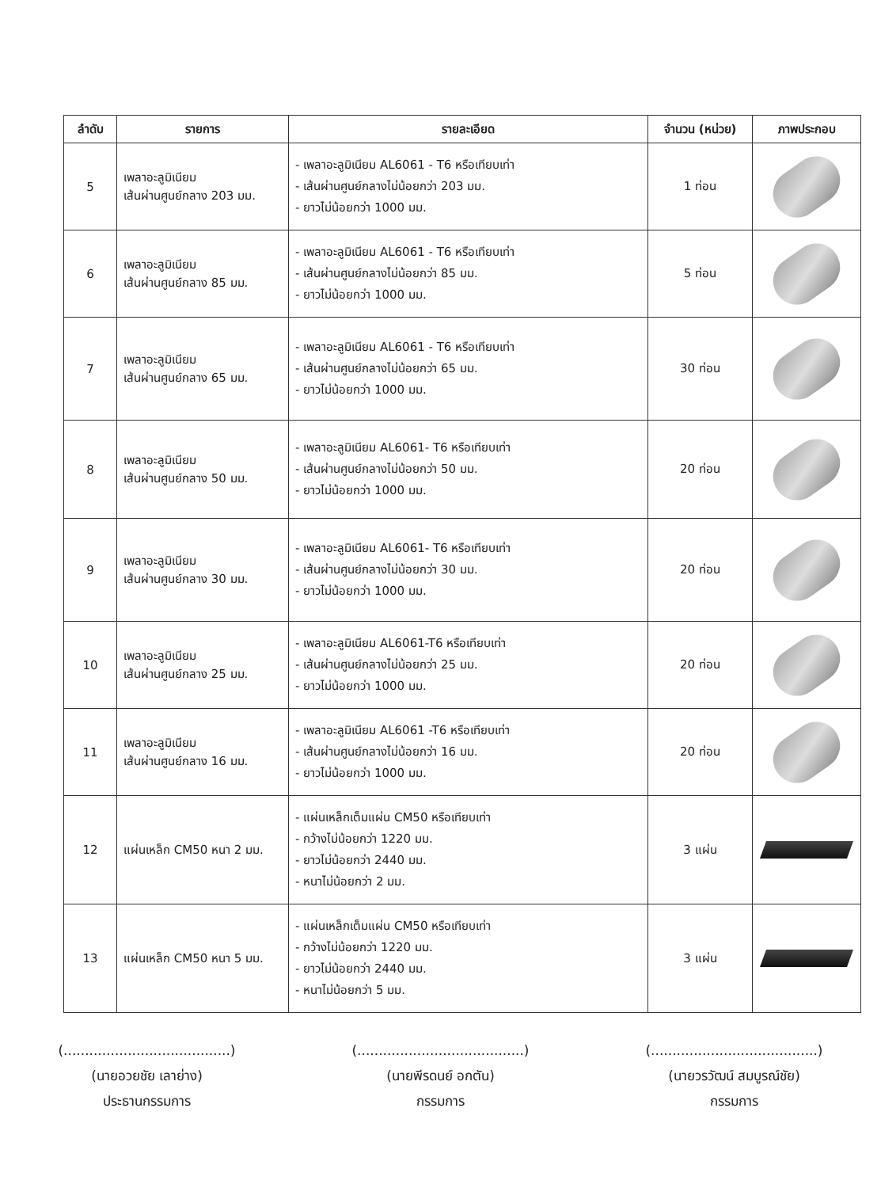| ลำดับ | รายการ | รายละเอียด | จำนวน (หน่วย) | ภาพประกอบ |
| --- | --- | --- | --- | --- |
| 5 | เพลาอะลูมิเนียม เส้นผ่านศูนย์กลาง 203 มม. | - เพลาอะลูมิเนียม AL6061 - T6 หรือเทียบเท่า - เส้นผ่านศูนย์กลางไม่น้อยกว่า 203 มม. - ยาวไม่น้อยกว่า 1000 มม. | 1 ท่อน | |
| 6 | เพลาอะลูมิเนียม เส้นผ่านศูนย์กลาง 85 มม. | - เพลาอะลูมิเนียม AL6061 - T6 หรือเทียบเท่า - เส้นผ่านศูนย์กลางไม่น้อยกว่า 85 มม. - ยาวไม่น้อยกว่า 1000 มม. | 5 ท่อน | |
| 7 | เพลาอะลูมิเนียม เส้นผ่านศูนย์กลาง 65 มม. | - เพลาอะลูมิเนียม AL6061 - T6 หรือเทียบเท่า - เส้นผ่านศูนย์กลางไม่น้อยกว่า 65 มม. - ยาวไม่น้อยกว่า 1000 มม. | 30 ท่อน | |
| 8 | เพลาอะลูมิเนียม เส้นผ่านศูนย์กลาง 50 มม. | - เพลาอะลูมิเนียม AL6061- T6 หรือเทียบเท่า - เส้นผ่านศูนย์กลางไม่น้อยกว่า 50 มม. - ยาวไม่น้อยกว่า 1000 มม. | 20 ท่อน | |
| 9 | เพลาอะลูมิเนียม เส้นผ่านศูนย์กลาง 30 มม. | - เพลาอะลูมิเนียม AL6061- T6 หรือเทียบเท่า - เส้นผ่านศูนย์กลางไม่น้อยกว่า 30 มม. - ยาวไม่น้อยกว่า 1000 มม. | 20 ท่อน | |
| 10 | เพลาอะลูมิเนียม เส้นผ่านศูนย์กลาง 25 มม. | - เพลาอะลูมิเนียม AL6061-T6 หรือเทียบเท่า - เส้นผ่านศูนย์กลางไม่น้อยกว่า 25 มม. - ยาวไม่น้อยกว่า 1000 มม. | 20 ท่อน | |
| 11 | เพลาอะลูมิเนียม เส้นผ่านศูนย์กลาง 16 มม. | - เพลาอะลูมิเนียม AL6061 -T6 หรือเทียบเท่า - เส้นผ่านศูนย์กลางไม่น้อยกว่า 16 มม. - ยาวไม่น้อยกว่า 1000 มม. | 20 ท่อน | |
| 12 | แผ่นเหล็ก CM50 หนา 2 มม. | - แผ่นเหล็กเต็มแผ่น CM50 หรือเทียบเท่า - กว้างไม่น้อยกว่า 1220 มม. - ยาวไม่น้อยกว่า 2440 มม. - หนาไม่น้อยกว่า 2 มม. | 3 แผ่น | |
| 13 | แผ่นเหล็ก CM50 หนา 5 มม. | - แผ่นเหล็กเต็มแผ่น CM50 หรือเทียบเท่า - กว้างไม่น้อยกว่า 1220 มม. - ยาวไม่น้อยกว่า 2440 มม. - หนาไม่น้อยกว่า 5 มม. | 3 แผ่น | |
(.......................................)
(นายอวยชัย เลาย่าง)
ประธานกรรมการ
(.......................................)
(นายพีรดนย์ อกตัน)
กรรมการ
(.......................................)
(นายวรวัฒน์ สมบูรณ์ชัย)
กรรมการ